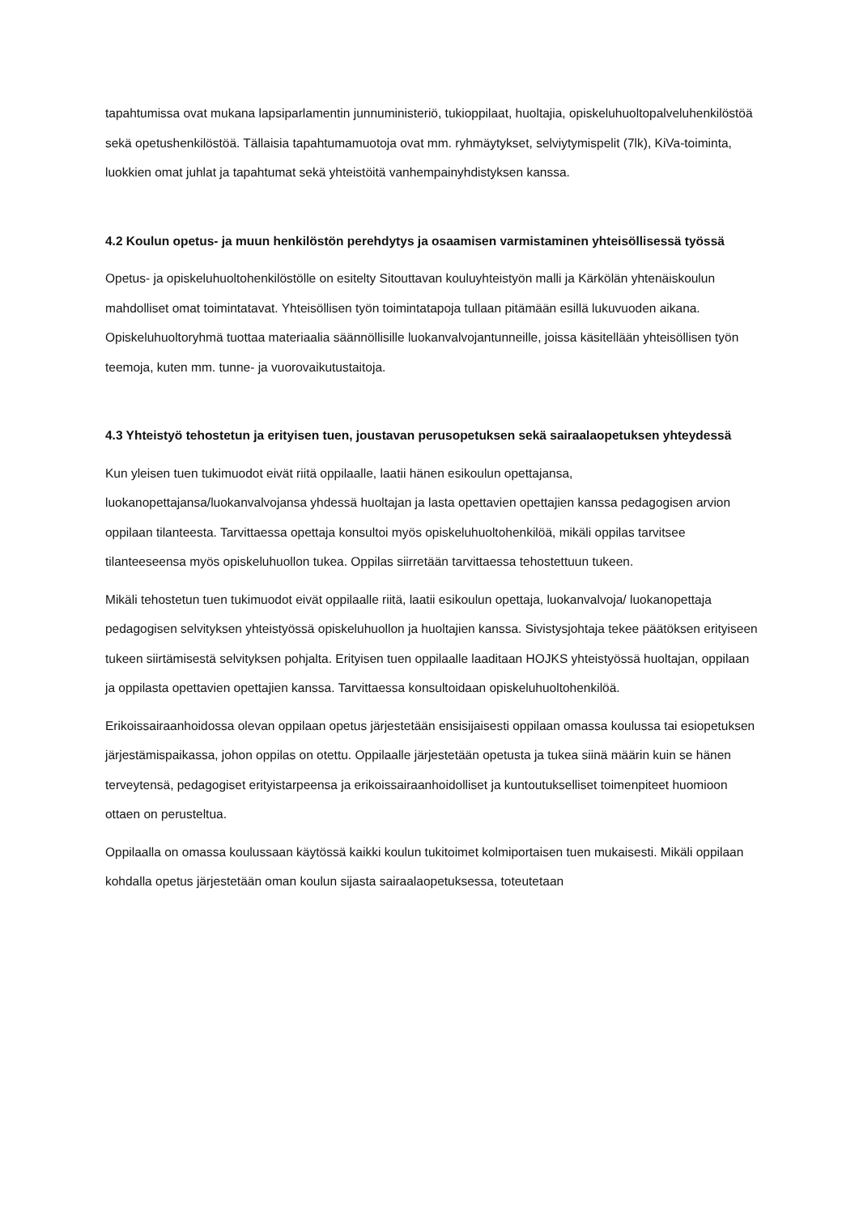tapahtumissa ovat mukana lapsiparlamentin junnuministeriö, tukioppilaat, huoltajia, opiskeluhuoltopalveluhenkilöstöä sekä opetushenkilöstöä. Tällaisia tapahtumamuotoja ovat mm. ryhmäytykset, selviytymispelit (7lk), KiVa-toiminta, luokkien omat juhlat ja tapahtumat sekä yhteistöitä vanhempainyhdistyksen kanssa.
4.2 Koulun opetus- ja muun henkilöstön perehdytys ja osaamisen varmistaminen yhteisöllisessä työssä
Opetus- ja opiskeluhuoltohenkilöstölle on esitelty Sitouttavan kouluyhteistyön malli ja Kärkölän yhtenäiskoulun mahdolliset omat toimintatavat. Yhteisöllisen työn toimintatapoja tullaan pitämään esillä lukuvuoden aikana. Opiskeluhuoltoryhmä tuottaa materiaalia säännöllisille luokanvalvojantunneille, joissa käsitellään yhteisöllisen työn teemoja, kuten mm. tunne- ja vuorovaikutustaitoja.
4.3 Yhteistyö tehostetun ja erityisen tuen, joustavan perusopetuksen sekä sairaalaopetuksen yhteydessä
Kun yleisen tuen tukimuodot eivät riitä oppilaalle, laatii hänen esikoulun opettajansa, luokanopettajansa/luokanvalvojansa yhdessä huoltajan ja lasta opettavien opettajien kanssa pedagogisen arvion oppilaan tilanteesta. Tarvittaessa opettaja konsultoi myös opiskeluhuoltohenkilöä, mikäli oppilas tarvitsee tilanteeseensa myös opiskeluhuollon tukea. Oppilas siirretään tarvittaessa tehostettuun tukeen.
Mikäli tehostetun tuen tukimuodot eivät oppilaalle riitä, laatii esikoulun opettaja, luokanvalvoja/ luokanopettaja pedagogisen selvityksen yhteistyössä opiskeluhuollon ja huoltajien kanssa. Sivistysjohtaja tekee päätöksen erityiseen tukeen siirtämisestä selvityksen pohjalta. Erityisen tuen oppilaalle laaditaan HOJKS yhteistyössä huoltajan, oppilaan ja oppilasta opettavien opettajien kanssa. Tarvittaessa konsultoidaan opiskeluhuoltohenkilöä.
Erikoissairaanhoidossa olevan oppilaan opetus järjestetään ensisijaisesti oppilaan omassa koulussa tai esiopetuksen järjestämispaikassa, johon oppilas on otettu. Oppilaalle järjestetään opetusta ja tukea siinä määrin kuin se hänen terveytensä, pedagogiset erityistarpeensa ja erikoissairaanhoidolliset ja kuntoutukselliset toimenpiteet huomioon ottaen on perusteltua.
Oppilaalla on omassa koulussaan käytössä kaikki koulun tukitoimet kolmiportaisen tuen mukaisesti. Mikäli oppilaan kohdalla opetus järjestetään oman koulun sijasta sairaalaopetuksessa, toteutetaan